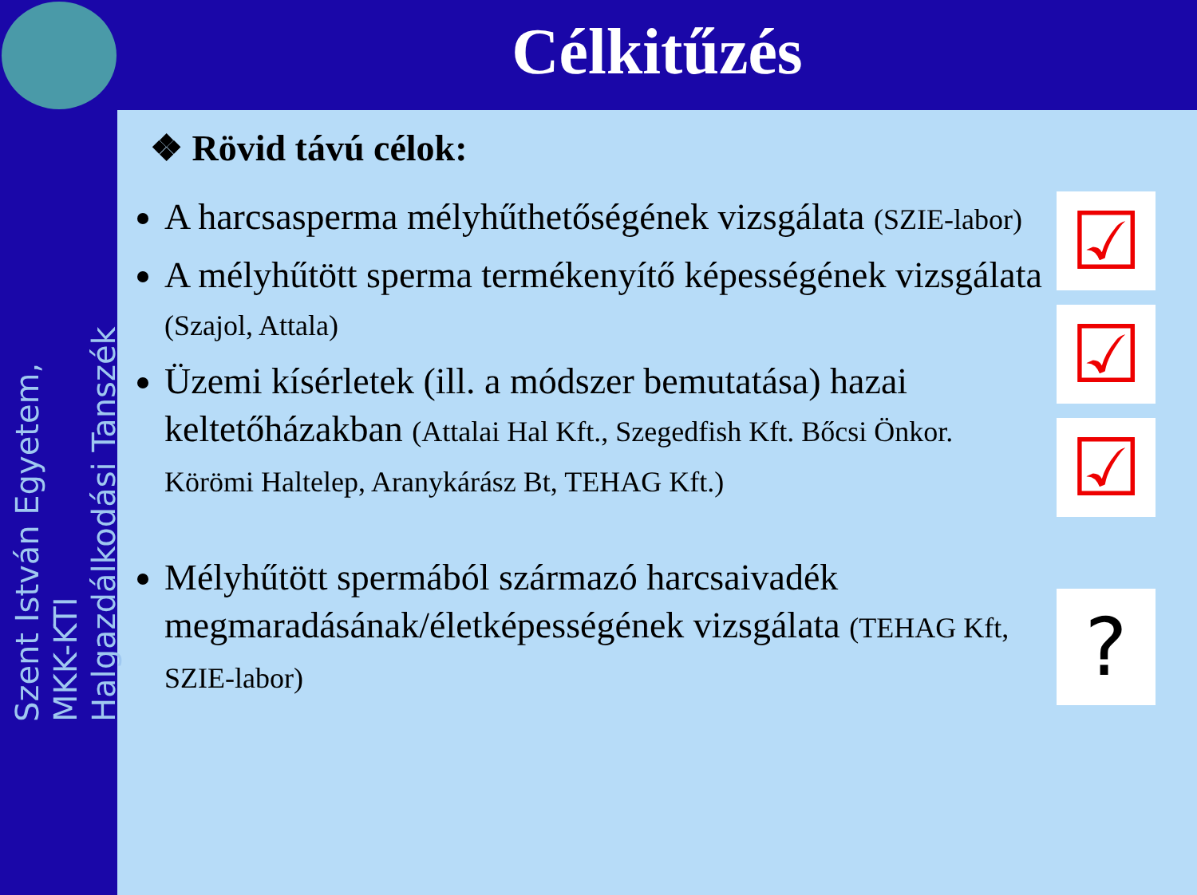Szent István Egyetem, MKK-KTI
Halgazdálkodási Tanszék
Célkitűzés
❖ Rövid távú célok:
A harcsasperma mélyhűthetőségének vizsgálata (SZIE-labor)
A mélyhűtött sperma termékenyítő képességének vizsgálata (Szajol, Attala)
Üzemi kísérletek (ill. a módszer bemutatása) hazai keltetőházakban (Attalai Hal Kft., Szegedfish Kft. Bőcsi Önkor. Körömi Haltelep, Aranykárász Bt, TEHAG Kft.)
Mélyhűtött spermából származó harcsaivadék megmaradásának/életképességének vizsgálata (TEHAG Kft, SZIE-labor)
☑
☑
☑
?